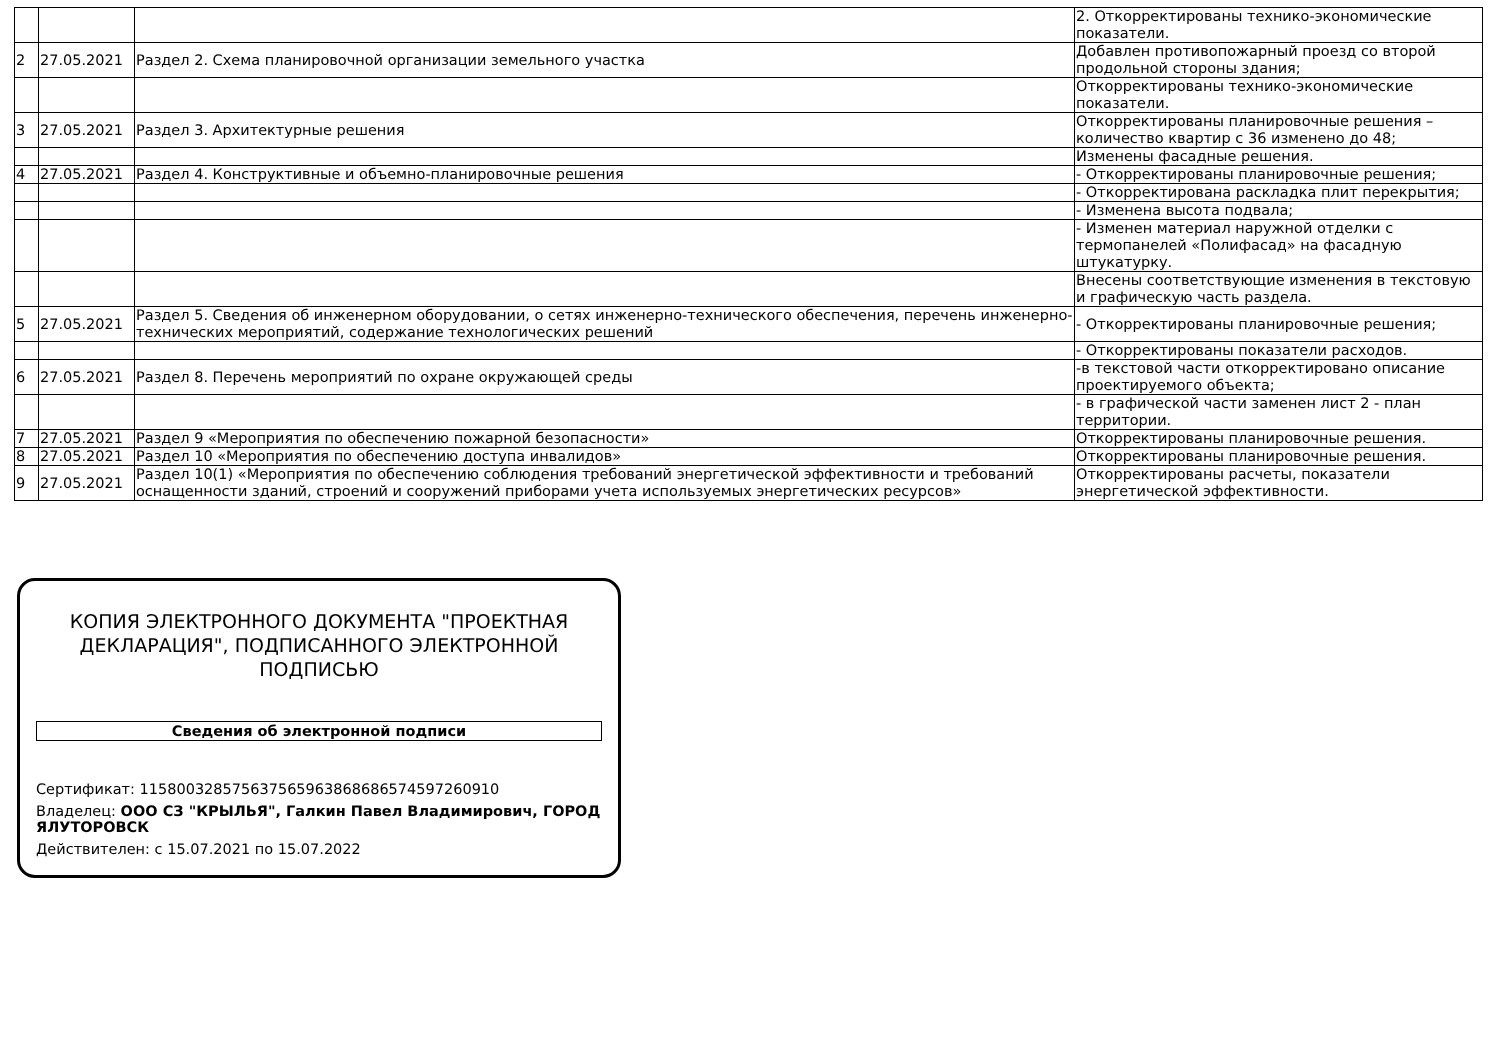| | | | 2. Откорректированы технико-экономические показатели. |
| 2 | 27.05.2021 | Раздел 2. Схема планировочной организации земельного участка | Добавлен противопожарный проезд со второй продольной стороны здания; |
| | | | Откорректированы технико-экономические показатели. |
| 3 | 27.05.2021 | Раздел 3. Архитектурные решения | Откорректированы планировочные решения – количество квартир с 36 изменено до 48; |
| | | | Изменены фасадные решения. |
| 4 | 27.05.2021 | Раздел 4. Конструктивные и объемно-планировочные решения | - Откорректированы планировочные решения; |
| | | | - Откорректирована раскладка плит перекрытия; |
| | | | - Изменена высота подвала; |
| | | | - Изменен материал наружной отделки с термопанелей «Полифасад» на фасадную штукатурку. |
| | | | Внесены соответствующие изменения в текстовую и графическую часть раздела. |
| 5 | 27.05.2021 | Раздел 5. Сведения об инженерном оборудовании, о сетях инженерно-технического обеспечения, перечень инженерно-технических мероприятий, содержание технологических решений | - Откорректированы планировочные решения; |
| | | | - Откорректированы показатели расходов. |
| 6 | 27.05.2021 | Раздел 8. Перечень мероприятий по охране окружающей среды | -в текстовой части откорректировано описание проектируемого объекта; |
| | | | - в графической части заменен лист 2 - план территории. |
| 7 | 27.05.2021 | Раздел 9 «Мероприятия по обеспечению пожарной безопасности» | Откорректированы планировочные решения. |
| 8 | 27.05.2021 | Раздел 10 «Мероприятия по обеспечению доступа инвалидов» | Откорректированы планировочные решения. |
| 9 | 27.05.2021 | Раздел 10(1) «Мероприятия по обеспечению соблюдения требований энергетической эффективности и требований оснащенности зданий, строений и сооружений приборами учета используемых энергетических ресурсов» | Откорректированы расчеты, показатели энергетической эффективности. |
КОПИЯ ЭЛЕКТРОННОГО ДОКУМЕНТА "ПРОЕКТНАЯ ДЕКЛАРАЦИЯ", ПОДПИСАННОГО ЭЛЕКТРОННОЙ ПОДПИСЬЮ
Сведения об электронной подписи
Сертификат: 115800328575637565963868686574597260910
Владелец: ООО СЗ "КРЫЛЬЯ", Галкин Павел Владимирович, ГОРОД ЯЛУТОРОВСК
Действителен: с 15.07.2021 по 15.07.2022